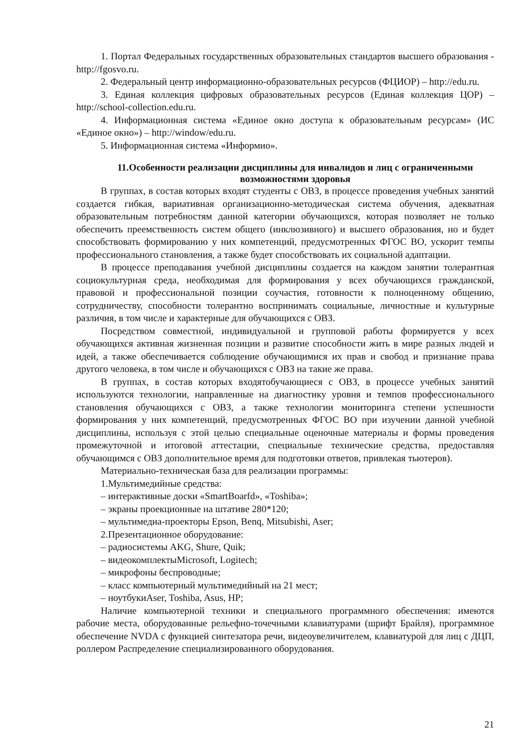1. Портал Федеральных государственных образовательных стандартов высшего образования - http://fgosvo.ru.
2. Федеральный центр информационно-образовательных ресурсов (ФЦИОР) – http://edu.ru.
3. Единая коллекция цифровых образовательных ресурсов (Единая коллекция ЦОР) – http://school-collection.edu.ru.
4. Информационная система «Единое окно доступа к образовательным ресурсам» (ИС «Единое окно») – http://window/edu.ru.
5. Информационная система «Информио».
11.Особенности реализации дисциплины для инвалидов и лиц с ограниченными возможностями здоровья
В группах, в состав которых входят студенты с ОВЗ, в процессе проведения учебных занятий создается гибкая, вариативная организационно-методическая система обучения, адекватная образовательным потребностям данной категории обучающихся, которая позволяет не только обеспечить преемственность систем общего (инклюзивного) и высшего образования, но и будет способствовать формированию у них компетенций, предусмотренных ФГОС ВО, ускорит темпы профессионального становления, а также будет способствовать их социальной адаптации.
В процессе преподавания учебной дисциплины создается на каждом занятии толерантная социокультурная среда, необходимая для формирования у всех обучающихся гражданской, правовой и профессиональной позиции соучастия, готовности к полноценному общению, сотрудничеству, способности толерантно воспринимать социальные, личностные и культурные различия, в том числе и характерные для обучающихся с ОВЗ.
Посредством совместной, индивидуальной и групповой работы формируется у всех обучающихся активная жизненная позиции и развитие способности жить в мире разных людей и идей, а также обеспечивается соблюдение обучающимися их прав и свобод и признание права другого человека, в том числе и обучающихся с ОВЗ на такие же права.
В группах, в состав которых входятобучающиеся с ОВЗ, в процессе учебных занятий используются технологии, направленные на диагностику уровня и темпов профессионального становления обучающихся с ОВЗ, а также технологии мониторинга степени успешности формирования у них компетенций, предусмотренных ФГОС ВО при изучении данной учебной дисциплины, используя с этой целью специальные оценочные материалы и формы проведения промежуточной и итоговой аттестации, специальные технические средства, предоставляя обучающимся с ОВЗ дополнительное время для подготовки ответов, привлекая тьютеров).
Материально-техническая база для реализации программы:
1.Мультимедийные средства:
– интерактивные доски «SmartBoarfd», «Toshiba»;
– экраны проекционные на штативе 280*120;
– мультимедиа-проекторы Epson, Benq, Mitsubishi, Aser;
2.Презентационное оборудование:
– радиосистемы AKG, Shure, Quik;
– видеокомплектыMicrosoft, Logitech;
– микрофоны беспроводные;
– класс компьютерный мультимедийный на 21 мест;
– ноутбукиAser, Toshiba, Asus, HP;
Наличие компьютерной техники и специального программного обеспечения: имеются рабочие места, оборудованные рельефно-точечными клавиатурами (шрифт Брайля), программное обеспечение NVDA с функцией синтезатора речи, видеоувеличителем, клавиатурой для лиц с ДЦП, роллером Распределение специализированного оборудования.
21